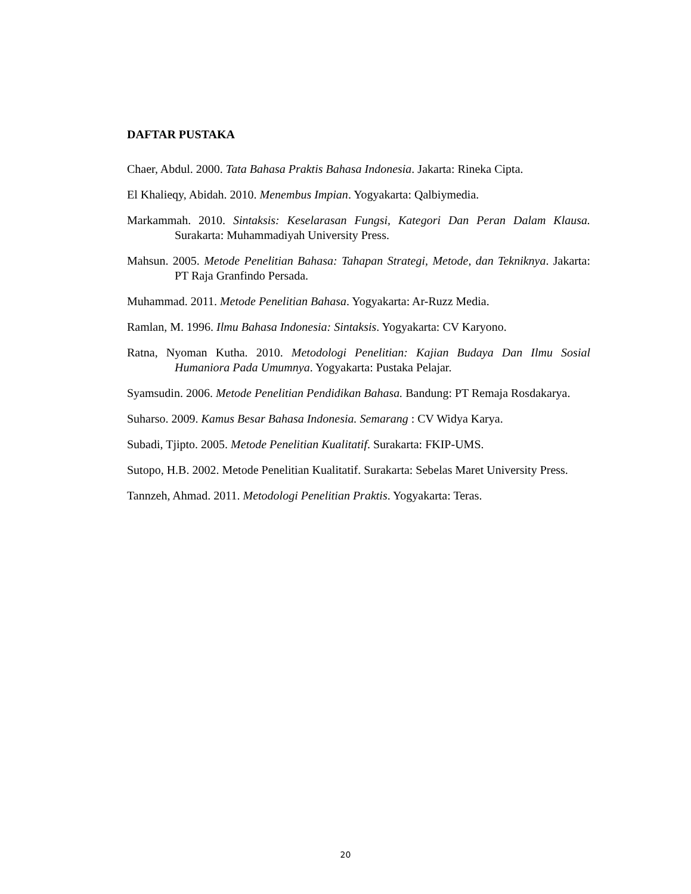DAFTAR PUSTAKA
Chaer, Abdul. 2000. Tata Bahasa Praktis Bahasa Indonesia. Jakarta: Rineka Cipta.
El Khalieqy, Abidah. 2010. Menembus Impian. Yogyakarta: Qalbiymedia.
Markammah. 2010. Sintaksis: Keselarasan Fungsi, Kategori Dan Peran Dalam Klausa. Surakarta: Muhammadiyah University Press.
Mahsun. 2005. Metode Penelitian Bahasa: Tahapan Strategi, Metode, dan Tekniknya. Jakarta: PT Raja Granfindo Persada.
Muhammad. 2011. Metode Penelitian Bahasa. Yogyakarta: Ar-Ruzz Media.
Ramlan, M. 1996. Ilmu Bahasa Indonesia: Sintaksis. Yogyakarta: CV Karyono.
Ratna, Nyoman Kutha. 2010. Metodologi Penelitian: Kajian Budaya Dan Ilmu Sosial Humaniora Pada Umumnya. Yogyakarta: Pustaka Pelajar.
Syamsudin. 2006. Metode Penelitian Pendidikan Bahasa. Bandung: PT Remaja Rosdakarya.
Suharso. 2009. Kamus Besar Bahasa Indonesia. Semarang : CV Widya Karya.
Subadi, Tjipto. 2005. Metode Penelitian Kualitatif. Surakarta: FKIP-UMS.
Sutopo, H.B. 2002. Metode Penelitian Kualitatif. Surakarta: Sebelas Maret University Press.
Tannzeh, Ahmad. 2011. Metodologi Penelitian Praktis. Yogyakarta: Teras.
20